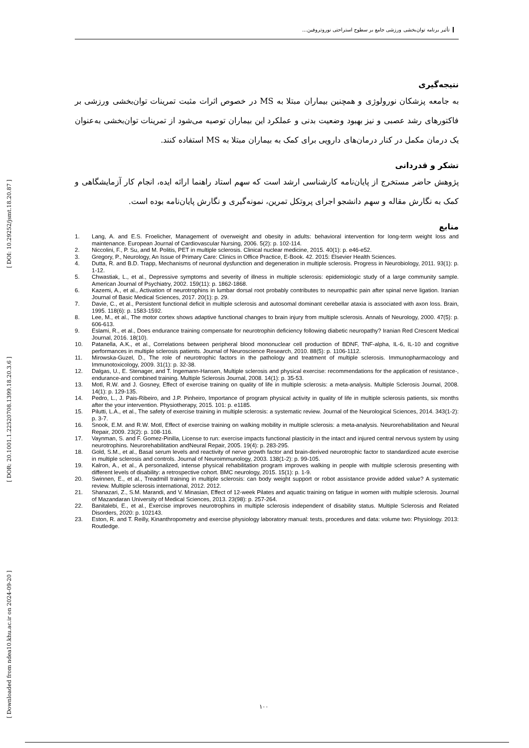[ DOI: 10.29252/jsmt.18.20.87 ]
[ DOR: 20.1001.1.22520708.1399.18.20.3.6 ]
[ Downloaded from ndea10.khu.ac.ir on 2024-09-20 ]
تأثیر برنامه توان‌بخشی ورزشی جامع بر سطوح استراحتی نوروتروفین...
نتیجه‌گیری
به جامعه پزشکان نورولوژی و همچنین بیماران مبتلا به MS در خصوص اثرات مثبت تمرینات توان‌بخشی ورزشی بر فاکتورهای رشد عصبی و نیز بهبود وضعیت بدنی و عملکرد این بیماران توصیه می‌شود از تمرینات توان‌بخشی به‌عنوان یک درمان مکمل در کنار درمان‌های دارویی برای کمک به بیماران مبتلا به MS استفاده کنند.
تشکر و قدردانی
پژوهش حاضر مستخرج از پایان‌نامه کارشناسی ارشد است که سهم استاد راهنما ارائه ایده، انجام کار آزمایشگاهی و کمک به نگارش مقاله و سهم دانشجو اجرای پروتکل تمرین، نمونه‌گیری و نگارش پایان‌نامه بوده است.
منابع
1. Lang, A. and E.S. Froelicher, Management of overweight and obesity in adults: behavioral intervention for long-term weight loss and maintenance. European Journal of Cardiovascular Nursing, 2006. 5(2): p. 102-114.
2. Niccolini, F., P. Su, and M. Politis, PET in multiple sclerosis. Clinical nuclear medicine, 2015. 40(1): p. e46-e52.
3. Gregory, P., Neurology, An Issue of Primary Care: Clinics in Office Practice, E-Book. 42. 2015: Elsevier Health Sciences.
4. Dutta, R. and B.D. Trapp, Mechanisms of neuronal dysfunction and degeneration in multiple sclerosis. Progress in Neurobiology, 2011. 93(1): p. 1-12.
5. Chwastiak, L., et al., Depressive symptoms and severity of illness in multiple sclerosis: epidemiologic study of a large community sample. American Journal of Psychiatry, 2002. 159(11): p. 1862-1868.
6. Kazemi, A., et al., Activation of neurotrophins in lumbar dorsal root probably contributes to neuropathic pain after spinal nerve ligation. Iranian Journal of Basic Medical Sciences, 2017. 20(1): p. 29.
7. Davie, C., et al., Persistent functional deficit in multiple sclerosis and autosomal dominant cerebellar ataxia is associated with axon loss. Brain, 1995. 118(6): p. 1583-1592.
8. Lee, M., et al., The motor cortex shows adaptive functional changes to brain injury from multiple sclerosis. Annals of Neurology, 2000. 47(5): p. 606-613.
9. Eslami, R., et al., Does endurance training compensate for neurotrophin deficiency following diabetic neuropathy? Iranian Red Crescent Medical Journal, 2016. 18(10).
10. Patanella, A.K., et al., Correlations between peripheral blood mononuclear cell production of BDNF, TNF-alpha, IL-6, IL-10 and cognitive performances in multiple sclerosis patients. Journal of Neuroscience Research, 2010. 88(5): p. 1106-1112.
11. Mirowska-Guzel, D., The role of neurotrophic factors in the pathology and treatment of multiple sclerosis. Immunopharmacology and Immunotoxicology, 2009. 31(1): p. 32-38.
12. Dalgas, U., E. Stenager, and T. Ingemann-Hansen, Multiple sclerosis and physical exercise: recommendations for the application of resistance-, endurance-and combined training. Multiple Sclerosis Journal, 2008. 14(1): p. 35-53.
13. Motl, R.W. and J. Gosney, Effect of exercise training on quality of life in multiple sclerosis: a meta-analysis. Multiple Sclerosis Journal, 2008. 14(1): p. 129-135.
14. Pedro, L., J. Pais-Ribeiro, and J.P. Pinheiro, Importance of program physical activity in quality of life in multiple sclerosis patients, six months after the your intervention. Physiotherapy, 2015. 101: p. e1185.
15. Pilutti, L.A., et al., The safety of exercise training in multiple sclerosis: a systematic review. Journal of the Neurological Sciences, 2014. 343(1-2): p. 3-7.
16. Snook, E.M. and R.W. Motl, Effect of exercise training on walking mobility in multiple sclerosis: a meta-analysis. Neurorehabilitation and Neural Repair, 2009. 23(2): p. 108-116.
17. Vaynman, S. and F. Gomez-Pinilla, License to run: exercise impacts functional plasticity in the intact and injured central nervous system by using neurotrophins. Neurorehabilitation andNeural Repair, 2005. 19(4): p. 283-295.
18. Gold, S.M., et al., Basal serum levels and reactivity of nerve growth factor and brain-derived neurotrophic factor to standardized acute exercise in multiple sclerosis and controls. Journal of Neuroimmunology, 2003. 138(1-2): p. 99-105.
19. Kalron, A., et al., A personalized, intense physical rehabilitation program improves walking in people with multiple sclerosis presenting with different levels of disability: a retrospective cohort. BMC neurology, 2015. 15(1): p. 1-9.
20. Swinnen, E., et al., Treadmill training in multiple sclerosis: can body weight support or robot assistance provide added value? A systematic review. Multiple sclerosis international, 2012. 2012.
21. Shanazari, Z., S.M. Marandi, and V. Minasian, Effect of 12-week Pilates and aquatic training on fatigue in women with multiple sclerosis. Journal of Mazandaran University of Medical Sciences, 2013. 23(98): p. 257-264.
22. Banitalebi, E., et al., Exercise improves neurotrophins in multiple sclerosis independent of disability status. Multiple Sclerosis and Related Disorders, 2020: p. 102143.
23. Eston, R. and T. Reilly, Kinanthropometry and exercise physiology laboratory manual: tests, procedures and data: volume two: Physiology. 2013: Routledge.
۱۰۰